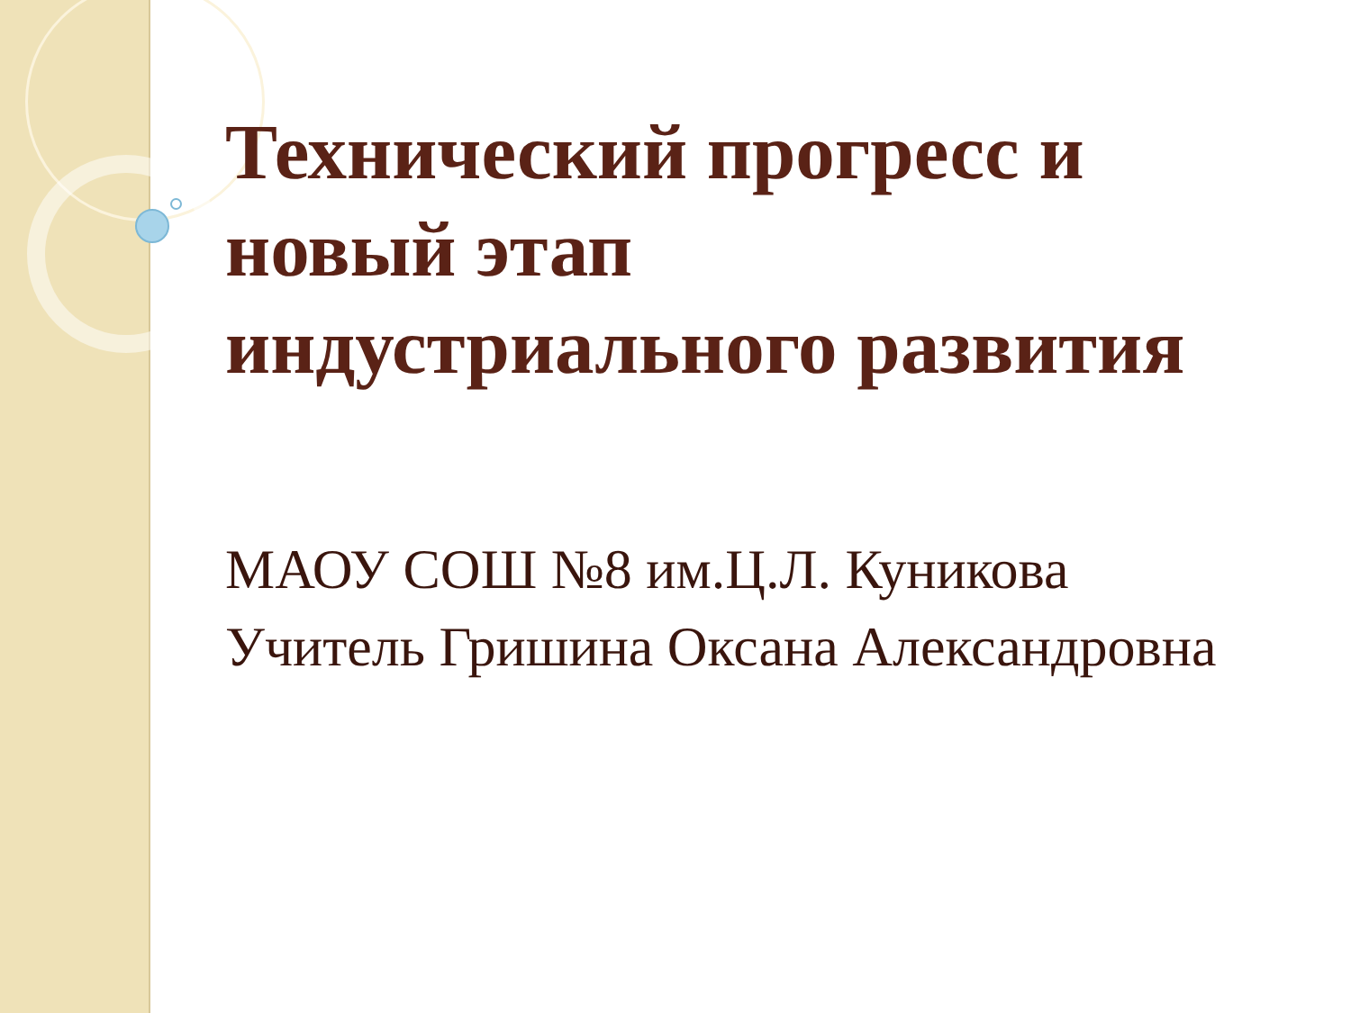Технический прогресс и
новый этап
индустриального развития
МАОУ СОШ №8 им.Ц.Л. Куникова
Учитель Гришина Оксана Александровна